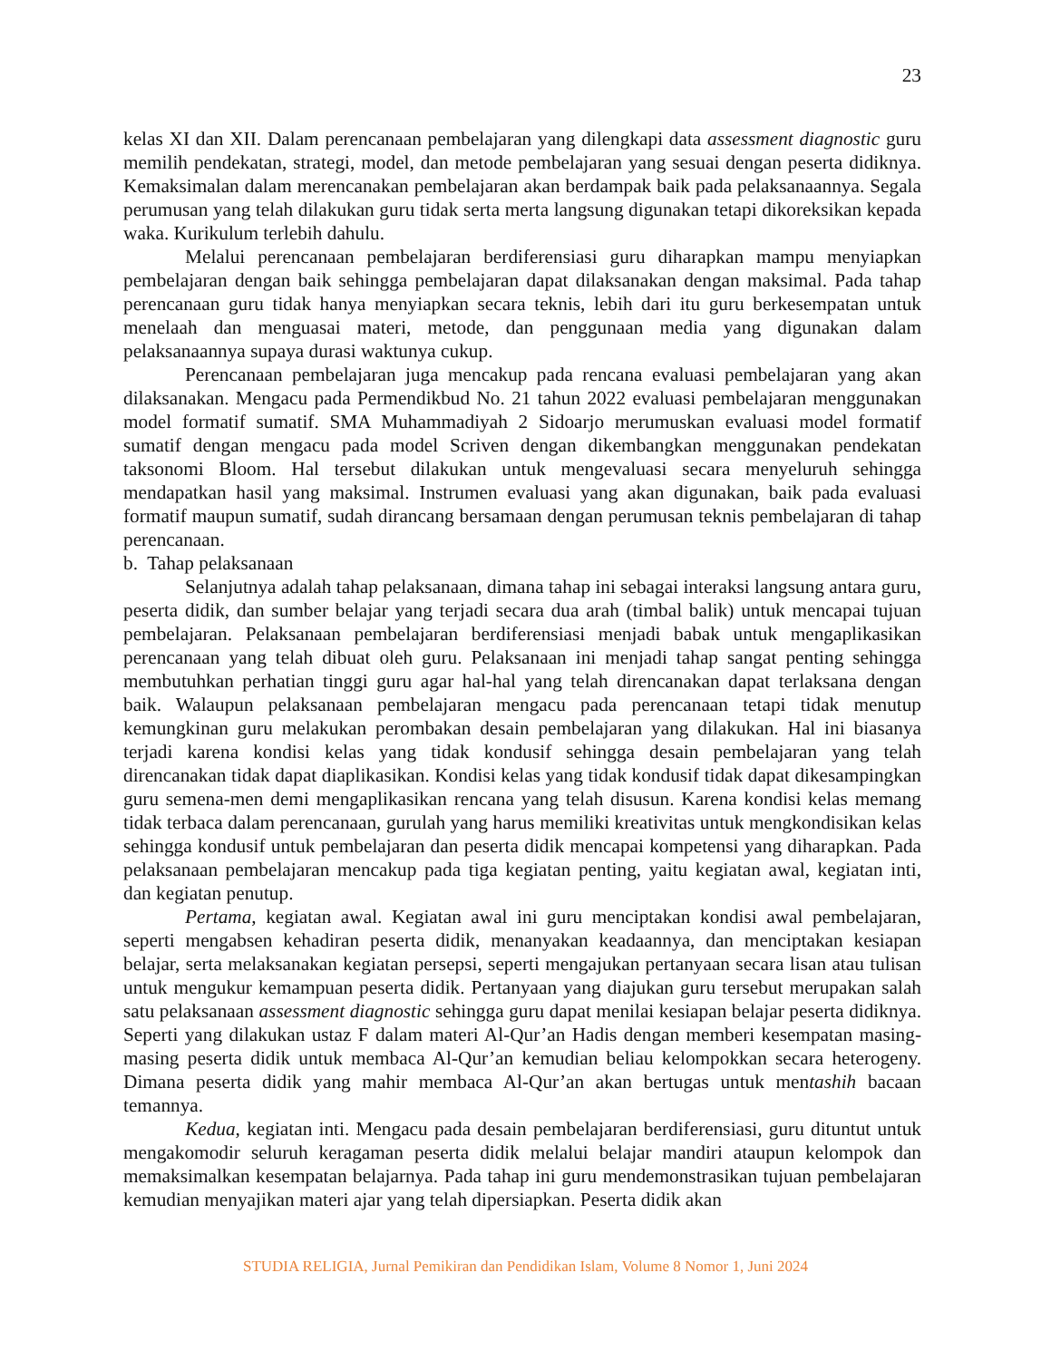23
kelas XI dan XII. Dalam perencanaan pembelajaran yang dilengkapi data assessment diagnostic guru memilih pendekatan, strategi, model, dan metode pembelajaran yang sesuai dengan peserta didiknya. Kemaksimalan dalam merencanakan pembelajaran akan berdampak baik pada pelaksanaannya. Segala perumusan yang telah dilakukan guru tidak serta merta langsung digunakan tetapi dikoreksikan kepada waka. Kurikulum terlebih dahulu.
Melalui perencanaan pembelajaran berdiferensiasi guru diharapkan mampu menyiapkan pembelajaran dengan baik sehingga pembelajaran dapat dilaksanakan dengan maksimal. Pada tahap perencanaan guru tidak hanya menyiapkan secara teknis, lebih dari itu guru berkesempatan untuk menelaah dan menguasai materi, metode, dan penggunaan media yang digunakan dalam pelaksanaannya supaya durasi waktunya cukup.
Perencanaan pembelajaran juga mencakup pada rencana evaluasi pembelajaran yang akan dilaksanakan. Mengacu pada Permendikbud No. 21 tahun 2022 evaluasi pembelajaran menggunakan model formatif sumatif. SMA Muhammadiyah 2 Sidoarjo merumuskan evaluasi model formatif sumatif dengan mengacu pada model Scriven dengan dikembangkan menggunakan pendekatan taksonomi Bloom. Hal tersebut dilakukan untuk mengevaluasi secara menyeluruh sehingga mendapatkan hasil yang maksimal. Instrumen evaluasi yang akan digunakan, baik pada evaluasi formatif maupun sumatif, sudah dirancang bersamaan dengan perumusan teknis pembelajaran di tahap perencanaan.
b. Tahap pelaksanaan
Selanjutnya adalah tahap pelaksanaan, dimana tahap ini sebagai interaksi langsung antara guru, peserta didik, dan sumber belajar yang terjadi secara dua arah (timbal balik) untuk mencapai tujuan pembelajaran. Pelaksanaan pembelajaran berdiferensiasi menjadi babak untuk mengaplikasikan perencanaan yang telah dibuat oleh guru. Pelaksanaan ini menjadi tahap sangat penting sehingga membutuhkan perhatian tinggi guru agar hal-hal yang telah direncanakan dapat terlaksana dengan baik. Walaupun pelaksanaan pembelajaran mengacu pada perencanaan tetapi tidak menutup kemungkinan guru melakukan perombakan desain pembelajaran yang dilakukan. Hal ini biasanya terjadi karena kondisi kelas yang tidak kondusif sehingga desain pembelajaran yang telah direncanakan tidak dapat diaplikasikan. Kondisi kelas yang tidak kondusif tidak dapat dikesampingkan guru semena-men demi mengaplikasikan rencana yang telah disusun. Karena kondisi kelas memang tidak terbaca dalam perencanaan, gurulah yang harus memiliki kreativitas untuk mengkondisikan kelas sehingga kondusif untuk pembelajaran dan peserta didik mencapai kompetensi yang diharapkan. Pada pelaksanaan pembelajaran mencakup pada tiga kegiatan penting, yaitu kegiatan awal, kegiatan inti, dan kegiatan penutup.
Pertama, kegiatan awal. Kegiatan awal ini guru menciptakan kondisi awal pembelajaran, seperti mengabsen kehadiran peserta didik, menanyakan keadaannya, dan menciptakan kesiapan belajar, serta melaksanakan kegiatan persepsi, seperti mengajukan pertanyaan secara lisan atau tulisan untuk mengukur kemampuan peserta didik. Pertanyaan yang diajukan guru tersebut merupakan salah satu pelaksanaan assessment diagnostic sehingga guru dapat menilai kesiapan belajar peserta didiknya. Seperti yang dilakukan ustaz F dalam materi Al-Qur’an Hadis dengan memberi kesempatan masing-masing peserta didik untuk membaca Al-Qur’an kemudian beliau kelompokkan secara heterogeny. Dimana peserta didik yang mahir membaca Al-Qur’an akan bertugas untuk mentashih bacaan temannya.
Kedua, kegiatan inti. Mengacu pada desain pembelajaran berdiferensiasi, guru dituntut untuk mengakomodir seluruh keragaman peserta didik melalui belajar mandiri ataupun kelompok dan memaksimalkan kesempatan belajarnya. Pada tahap ini guru mendemonstrasikan tujuan pembelajaran kemudian menyajikan materi ajar yang telah dipersiapkan. Peserta didik akan
STUDIA RELIGIA, Jurnal Pemikiran dan Pendidikan Islam, Volume 8 Nomor 1, Juni 2024